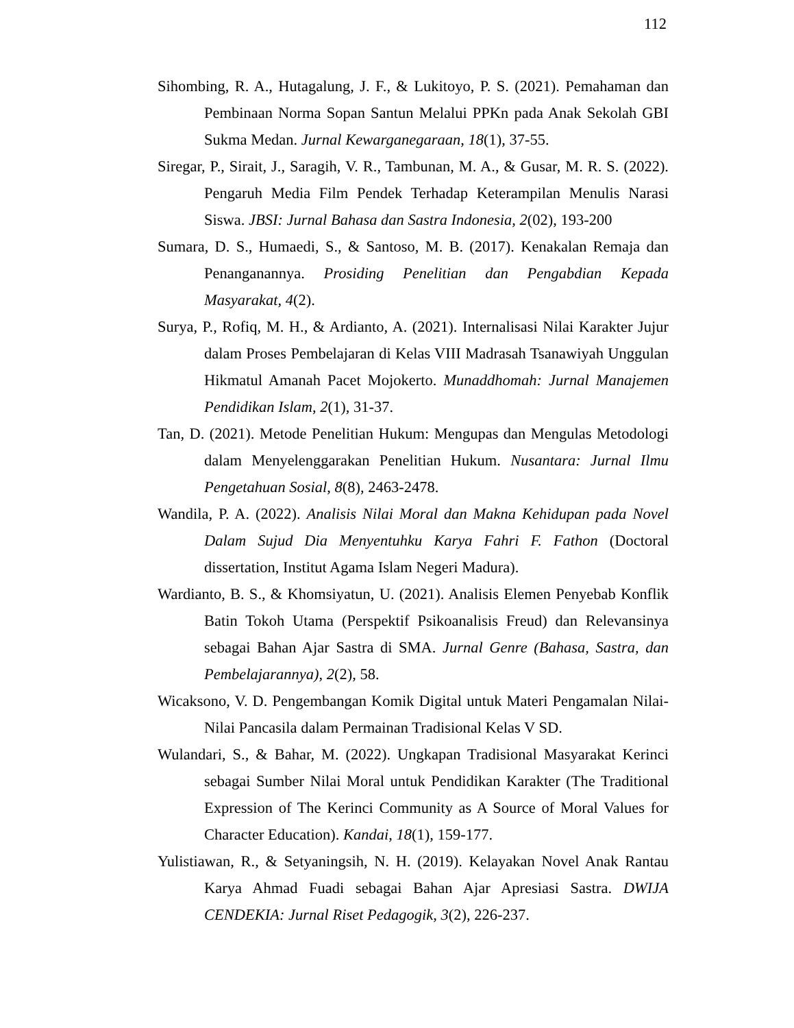112
Sihombing, R. A., Hutagalung, J. F., & Lukitoyo, P. S. (2021). Pemahaman dan Pembinaan Norma Sopan Santun Melalui PPKn pada Anak Sekolah GBI Sukma Medan. Jurnal Kewarganegaraan, 18(1), 37-55.
Siregar, P., Sirait, J., Saragih, V. R., Tambunan, M. A., & Gusar, M. R. S. (2022). Pengaruh Media Film Pendek Terhadap Keterampilan Menulis Narasi Siswa. JBSI: Jurnal Bahasa dan Sastra Indonesia, 2(02), 193-200
Sumara, D. S., Humaedi, S., & Santoso, M. B. (2017). Kenakalan Remaja dan Penanganannya. Prosiding Penelitian dan Pengabdian Kepada Masyarakat, 4(2).
Surya, P., Rofiq, M. H., & Ardianto, A. (2021). Internalisasi Nilai Karakter Jujur dalam Proses Pembelajaran di Kelas VIII Madrasah Tsanawiyah Unggulan Hikmatul Amanah Pacet Mojokerto. Munaddhomah: Jurnal Manajemen Pendidikan Islam, 2(1), 31-37.
Tan, D. (2021). Metode Penelitian Hukum: Mengupas dan Mengulas Metodologi dalam Menyelenggarakan Penelitian Hukum. Nusantara: Jurnal Ilmu Pengetahuan Sosial, 8(8), 2463-2478.
Wandila, P. A. (2022). Analisis Nilai Moral dan Makna Kehidupan pada Novel Dalam Sujud Dia Menyentuhku Karya Fahri F. Fathon (Doctoral dissertation, Institut Agama Islam Negeri Madura).
Wardianto, B. S., & Khomsiyatun, U. (2021). Analisis Elemen Penyebab Konflik Batin Tokoh Utama (Perspektif Psikoanalisis Freud) dan Relevansinya sebagai Bahan Ajar Sastra di SMA. Jurnal Genre (Bahasa, Sastra, dan Pembelajarannya), 2(2), 58.
Wicaksono, V. D. Pengembangan Komik Digital untuk Materi Pengamalan Nilai-Nilai Pancasila dalam Permainan Tradisional Kelas V SD.
Wulandari, S., & Bahar, M. (2022). Ungkapan Tradisional Masyarakat Kerinci sebagai Sumber Nilai Moral untuk Pendidikan Karakter (The Traditional Expression of The Kerinci Community as A Source of Moral Values for Character Education). Kandai, 18(1), 159-177.
Yulistiawan, R., & Setyaningsih, N. H. (2019). Kelayakan Novel Anak Rantau Karya Ahmad Fuadi sebagai Bahan Ajar Apresiasi Sastra. DWIJA CENDEKIA: Jurnal Riset Pedagogik, 3(2), 226-237.